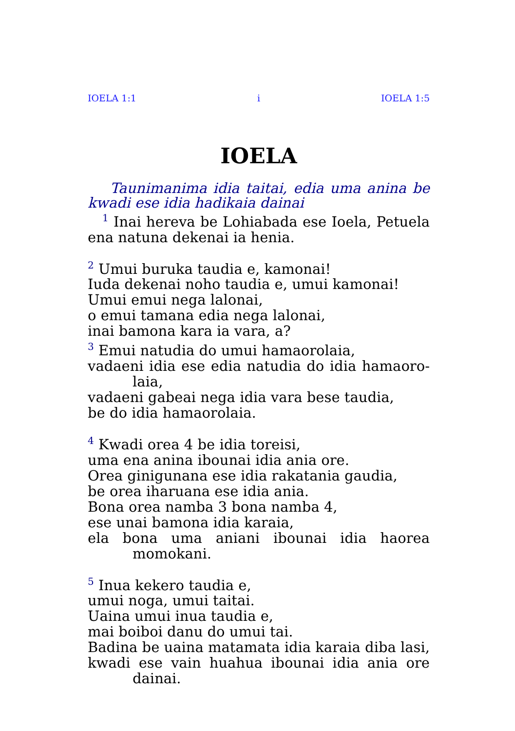IOELA 1:1 i IOELA 1:5
IOELA
Taunimanima idia taitai, edia uma anina be kwadi ese idia hadikaia dainai
<sup>1</sup> Inai hereva be Lohiabada ese Ioela, Petuela ena natuna dekenai ia henia.
<sup>2</sup> Umui buruka taudia e, kamonai!
Iuda dekenai noho taudia e, umui kamonai!
Umui emui nega lalonai,
o emui tamana edia nega lalonai,
inai bamona kara ia vara, a?
<sup>3</sup> Emui natudia do umui hamaorolaia,
vadaeni idia ese edia natudia do idia hamaoro-laia,
vadaeni gabeai nega idia vara bese taudia,
be do idia hamaorolaia.
<sup>4</sup> Kwadi orea 4 be idia toreisi,
uma ena anina ibounai idia ania ore.
Orea ginigunana ese idia rakatania gaudia,
be orea iharuana ese idia ania.
Bona orea namba 3 bona namba 4,
ese unai bamona idia karaia,
ela bona uma aniani ibounai idia haorea momokani.
<sup>5</sup> Inua kekero taudia e,
umui noga, umui taitai.
Uaina umui inua taudia e,
mai boiboi danu do umui tai.
Badina be uaina matamata idia karaia diba lasi,
kwadi ese vain huahua ibounai idia ania ore dainai.